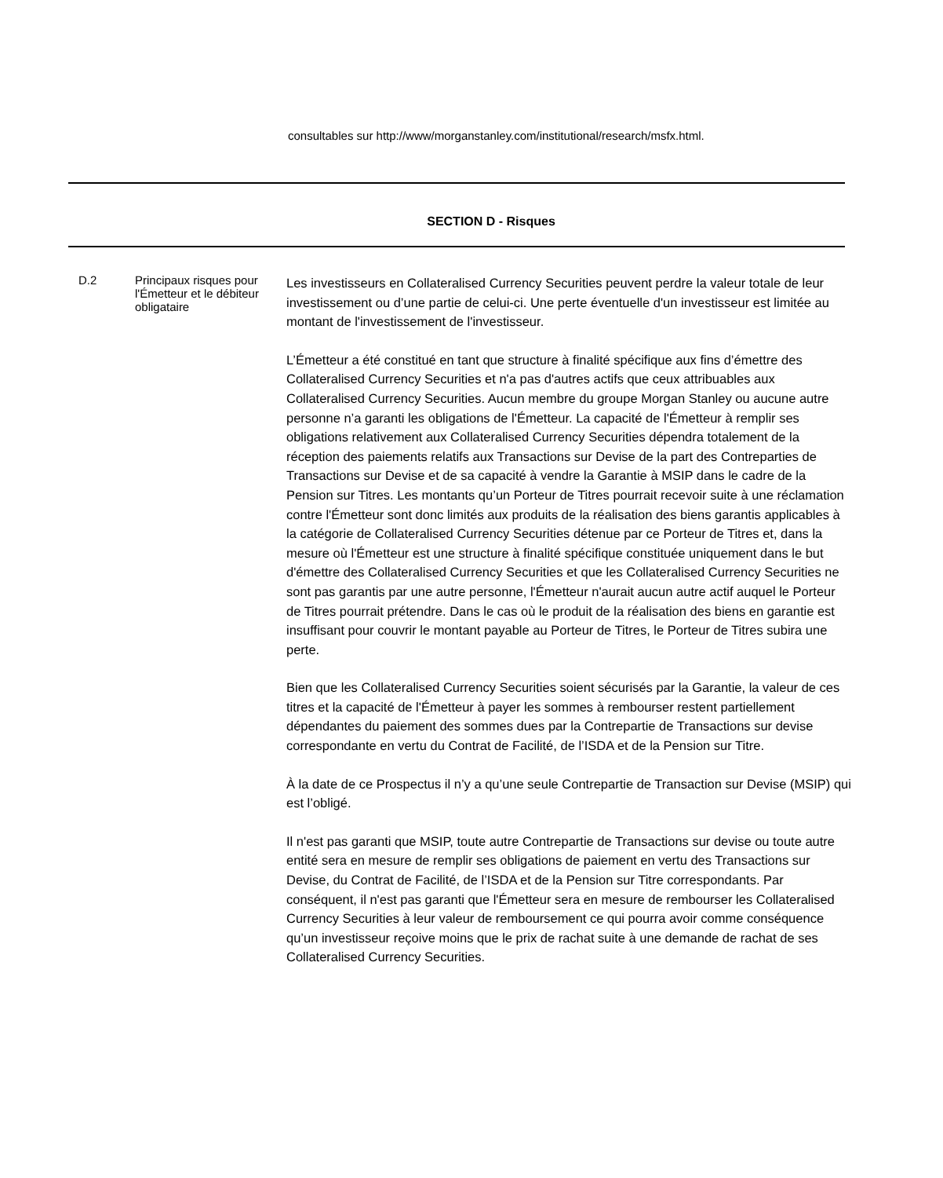consultables sur http://www/morganstanley.com/institutional/research/msfx.html.
SECTION D - Risques
| D.2 | Principaux risques pour l'Émetteur et le débiteur obligataire | Les investisseurs en Collateralised Currency Securities peuvent perdre la valeur totale de leur investissement ou d’une partie de celui-ci. Une perte éventuelle d'un investisseur est limitée au montant de l'investissement de l'investisseur. L’Émetteur a été constitué en tant que structure à finalité spécifique aux fins d’émettre des Collateralised Currency Securities et n'a pas d'autres actifs que ceux attribuables aux Collateralised Currency Securities. Aucun membre du groupe Morgan Stanley ou aucune autre personne n’a garanti les obligations de l'Émetteur. La capacité de l'Émetteur à remplir ses obligations relativement aux Collateralised Currency Securities dépendra totalement de la réception des paiements relatifs aux Transactions sur Devise de la part des Contreparties de Transactions sur Devise et de sa capacité à vendre la Garantie à MSIP dans le cadre de la Pension sur Titres. Les montants qu’un Porteur de Titres pourrait recevoir suite à une réclamation contre l'Émetteur sont donc limités aux produits de la réalisation des biens garantis applicables à la catégorie de Collateralised Currency Securities détenue par ce Porteur de Titres et, dans la mesure où l'Émetteur est une structure à finalité spécifique constituée uniquement dans le but d'émettre des Collateralised Currency Securities et que les Collateralised Currency Securities ne sont pas garantis par une autre personne, l'Émetteur n'aurait aucun autre actif auquel le Porteur de Titres pourrait prétendre. Dans le cas où le produit de la réalisation des biens en garantie est insuffisant pour couvrir le montant payable au Porteur de Titres, le Porteur de Titres subira une perte. Bien que les Collateralised Currency Securities soient sécurisés par la Garantie, la valeur de ces titres et la capacité de l'Émetteur à payer les sommes à rembourser restent partiellement dépendantes du paiement des sommes dues par la Contrepartie de Transactions sur devise correspondante en vertu du Contrat de Facilité, de l’ISDA et de la Pension sur Titre. À la date de ce Prospectus il n’y a qu’une seule Contrepartie de Transaction sur Devise (MSIP) qui est l’obligé. Il n'est pas garanti que MSIP, toute autre Contrepartie de Transactions sur devise ou toute autre entité sera en mesure de remplir ses obligations de paiement en vertu des Transactions sur Devise, du Contrat de Facilité, de l’ISDA et de la Pension sur Titre correspondants. Par conséquent, il n'est pas garanti que l'Émetteur sera en mesure de rembourser les Collateralised Currency Securities à leur valeur de remboursement ce qui pourra avoir comme conséquence qu’un investisseur reçoive moins que le prix de rachat suite à une demande de rachat de ses Collateralised Currency Securities. |